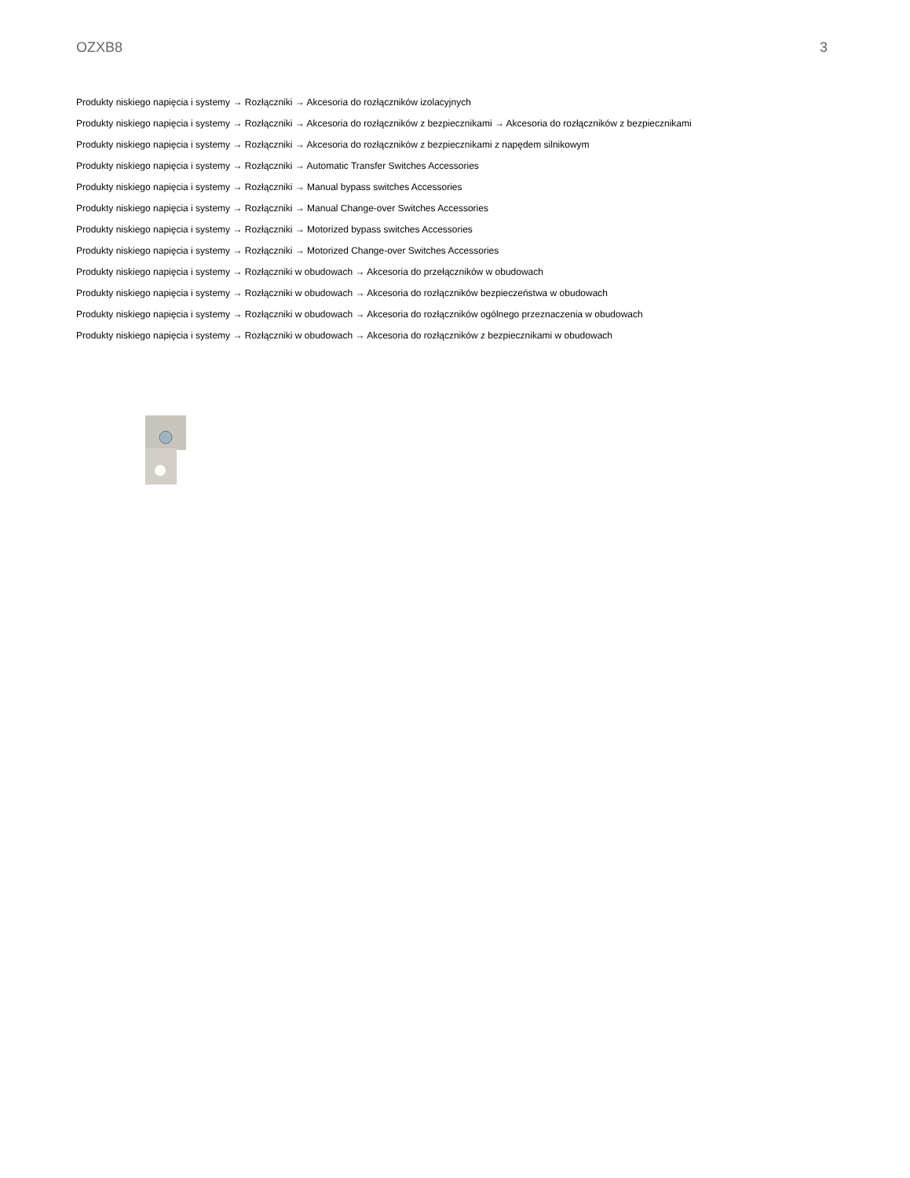OZXB8 3
Produkty niskiego napięcia i systemy → Rozłączniki → Akcesoria do rozłączników izolacyjnych
Produkty niskiego napięcia i systemy → Rozłączniki → Akcesoria do rozłączników z bezpiecznikami → Akcesoria do rozłączników z bezpiecznikami
Produkty niskiego napięcia i systemy → Rozłączniki → Akcesoria do rozłączników z bezpiecznikami z napędem silnikowym
Produkty niskiego napięcia i systemy → Rozłączniki → Automatic Transfer Switches Accessories
Produkty niskiego napięcia i systemy → Rozłączniki → Manual bypass switches Accessories
Produkty niskiego napięcia i systemy → Rozłączniki → Manual Change-over Switches Accessories
Produkty niskiego napięcia i systemy → Rozłączniki → Motorized bypass switches Accessories
Produkty niskiego napięcia i systemy → Rozłączniki → Motorized Change-over Switches Accessories
Produkty niskiego napięcia i systemy → Rozłączniki w obudowach → Akcesoria do przełączników w obudowach
Produkty niskiego napięcia i systemy → Rozłączniki w obudowach → Akcesoria do rozłączników bezpieczeństwa w obudowach
Produkty niskiego napięcia i systemy → Rozłączniki w obudowach → Akcesoria do rozłączników ogólnego przeznaczenia w obudowach
Produkty niskiego napięcia i systemy → Rozłączniki w obudowach → Akcesoria do rozłączników z bezpiecznikami w obudowach